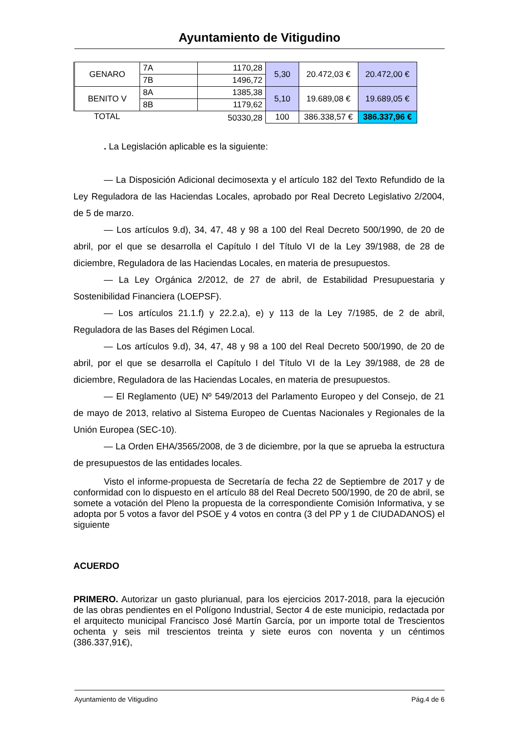Ayuntamiento de Vitigudino
| GENARO | 7A | 1170,28 | 5,30 | 20.472,03 € | 20.472,00 € |
| | 7B | 1496,72 | | | |
| BENITO V | 8A | 1385,38 | 5,10 | 19.689,08 € | 19.689,05 € |
| | 8B | 1179,62 | | | |
| TOTAL | | 50330,28 | 100 | 386.338,57 € | 386.337,96 € |
. La Legislación aplicable es la siguiente:
— La Disposición Adicional decimosexta y el artículo 182 del Texto Refundido de la Ley Reguladora de las Haciendas Locales, aprobado por Real Decreto Legislativo 2/2004, de 5 de marzo.
— Los artículos 9.d), 34, 47, 48 y 98 a 100 del Real Decreto 500/1990, de 20 de abril, por el que se desarrolla el Capítulo I del Título VI de la Ley 39/1988, de 28 de diciembre, Reguladora de las Haciendas Locales, en materia de presupuestos.
— La Ley Orgánica 2/2012, de 27 de abril, de Estabilidad Presupuestaria y Sostenibilidad Financiera (LOEPSF).
— Los artículos 21.1.f) y 22.2.a), e) y 113 de la Ley 7/1985, de 2 de abril, Reguladora de las Bases del Régimen Local.
— Los artículos 9.d), 34, 47, 48 y 98 a 100 del Real Decreto 500/1990, de 20 de abril, por el que se desarrolla el Capítulo I del Título VI de la Ley 39/1988, de 28 de diciembre, Reguladora de las Haciendas Locales, en materia de presupuestos.
— El Reglamento (UE) Nº 549/2013 del Parlamento Europeo y del Consejo, de 21 de mayo de 2013, relativo al Sistema Europeo de Cuentas Nacionales y Regionales de la Unión Europea (SEC-10).
— La Orden EHA/3565/2008, de 3 de diciembre, por la que se aprueba la estructura de presupuestos de las entidades locales.
Visto el informe-propuesta de Secretaría de fecha 22 de Septiembre de 2017 y de conformidad con lo dispuesto en el artículo 88 del Real Decreto 500/1990, de 20 de abril, se somete a votación del Pleno la propuesta de la correspondiente Comisión Informativa, y se adopta por 5 votos a favor del PSOE y 4 votos en contra (3 del PP y 1 de CIUDADANOS) el siguiente
ACUERDO
PRIMERO. Autorizar un gasto plurianual, para los ejercicios 2017-2018, para la ejecución de las obras pendientes en el Polígono Industrial, Sector 4 de este municipio, redactada por el arquitecto municipal Francisco José Martín García, por un importe total de Trescientos ochenta y seis mil trescientos treinta y siete euros con noventa y un céntimos (386.337,91€),
Ayuntamiento de Vitigudino Pág.4 de 6